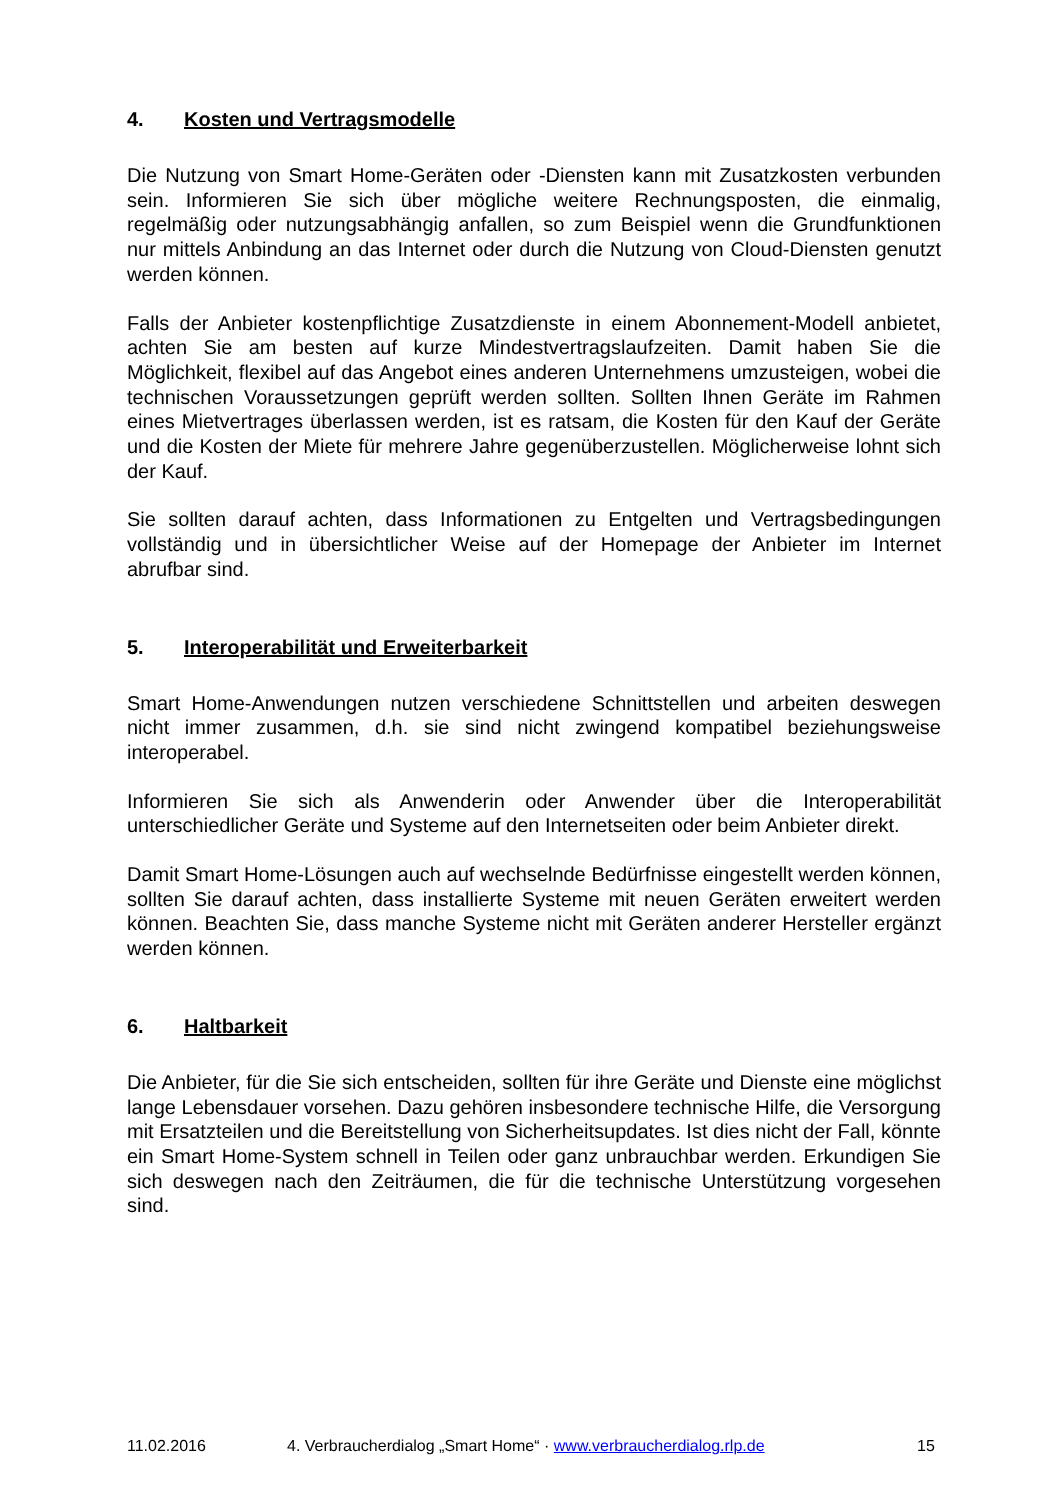4. Kosten und Vertragsmodelle
Die Nutzung von Smart Home-Geräten oder -Diensten kann mit Zusatzkosten verbunden sein. Informieren Sie sich über mögliche weitere Rechnungsposten, die einmalig, regelmäßig oder nutzungsabhängig anfallen, so zum Beispiel wenn die Grundfunktionen nur mittels Anbindung an das Internet oder durch die Nutzung von Cloud-Diensten genutzt werden können.
Falls der Anbieter kostenpflichtige Zusatzdienste in einem Abonnement-Modell anbietet, achten Sie am besten auf kurze Mindestvertragslaufzeiten. Damit haben Sie die Möglichkeit, flexibel auf das Angebot eines anderen Unternehmens umzusteigen, wobei die technischen Voraussetzungen geprüft werden sollten. Sollten Ihnen Geräte im Rahmen eines Mietvertrages überlassen werden, ist es ratsam, die Kosten für den Kauf der Geräte und die Kosten der Miete für mehrere Jahre gegenüberzustellen. Möglicherweise lohnt sich der Kauf.
Sie sollten darauf achten, dass Informationen zu Entgelten und Vertragsbedingungen vollständig und in übersichtlicher Weise auf der Homepage der Anbieter im Internet abrufbar sind.
5. Interoperabilität und Erweiterbarkeit
Smart Home-Anwendungen nutzen verschiedene Schnittstellen und arbeiten deswegen nicht immer zusammen, d.h. sie sind nicht zwingend kompatibel beziehungsweise interoperabel.
Informieren Sie sich als Anwenderin oder Anwender über die Interoperabilität unterschiedlicher Geräte und Systeme auf den Internetseiten oder beim Anbieter direkt.
Damit Smart Home-Lösungen auch auf wechselnde Bedürfnisse eingestellt werden können, sollten Sie darauf achten, dass installierte Systeme mit neuen Geräten erweitert werden können. Beachten Sie, dass manche Systeme nicht mit Geräten anderer Hersteller ergänzt werden können.
6. Haltbarkeit
Die Anbieter, für die Sie sich entscheiden, sollten für ihre Geräte und Dienste eine möglichst lange Lebensdauer vorsehen. Dazu gehören insbesondere technische Hilfe, die Versorgung mit Ersatzteilen und die Bereitstellung von Sicherheitsupdates. Ist dies nicht der Fall, könnte ein Smart Home-System schnell in Teilen oder ganz unbrauchbar werden. Erkundigen Sie sich deswegen nach den Zeiträumen, die für die technische Unterstützung vorgesehen sind.
11.02.2016 4. Verbraucherdialog „Smart Home“ · www.verbraucherdialog.rlp.de 15